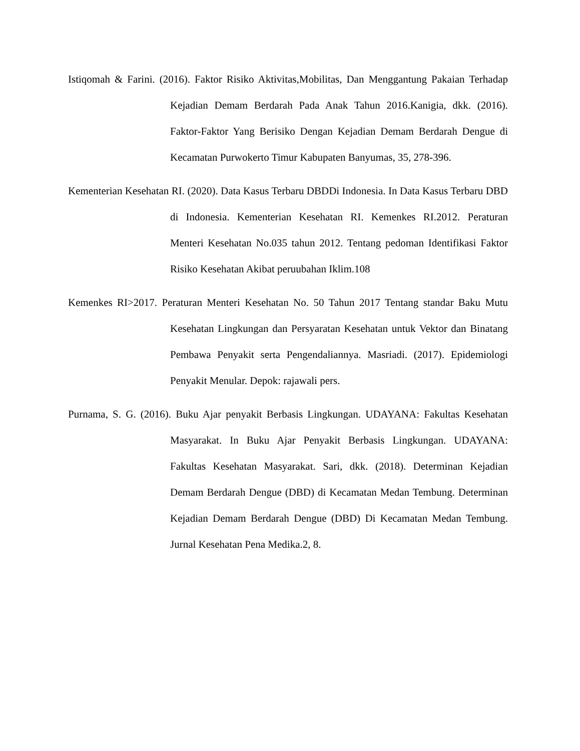Istiqomah & Farini. (2016). Faktor Risiko Aktivitas,Mobilitas, Dan Menggantung Pakaian Terhadap Kejadian Demam Berdarah Pada Anak Tahun 2016.Kanigia, dkk. (2016). Faktor-Faktor Yang Berisiko Dengan Kejadian Demam Berdarah Dengue di Kecamatan Purwokerto Timur Kabupaten Banyumas, 35, 278-396.
Kementerian Kesehatan RI. (2020). Data Kasus Terbaru DBDDi Indonesia. In Data Kasus Terbaru DBD di Indonesia. Kementerian Kesehatan RI. Kemenkes RI.2012. Peraturan Menteri Kesehatan No.035 tahun 2012. Tentang pedoman Identifikasi Faktor Risiko Kesehatan Akibat peruubahan Iklim.108
Kemenkes RI>2017. Peraturan Menteri Kesehatan No. 50 Tahun 2017 Tentang standar Baku Mutu Kesehatan Lingkungan dan Persyaratan Kesehatan untuk Vektor dan Binatang Pembawa Penyakit serta Pengendaliannya. Masriadi. (2017). Epidemiologi Penyakit Menular. Depok: rajawali pers.
Purnama, S. G. (2016). Buku Ajar penyakit Berbasis Lingkungan. UDAYANA: Fakultas Kesehatan Masyarakat. In Buku Ajar Penyakit Berbasis Lingkungan. UDAYANA: Fakultas Kesehatan Masyarakat. Sari, dkk. (2018). Determinan Kejadian Demam Berdarah Dengue (DBD) di Kecamatan Medan Tembung. Determinan Kejadian Demam Berdarah Dengue (DBD) Di Kecamatan Medan Tembung. Jurnal Kesehatan Pena Medika.2, 8.